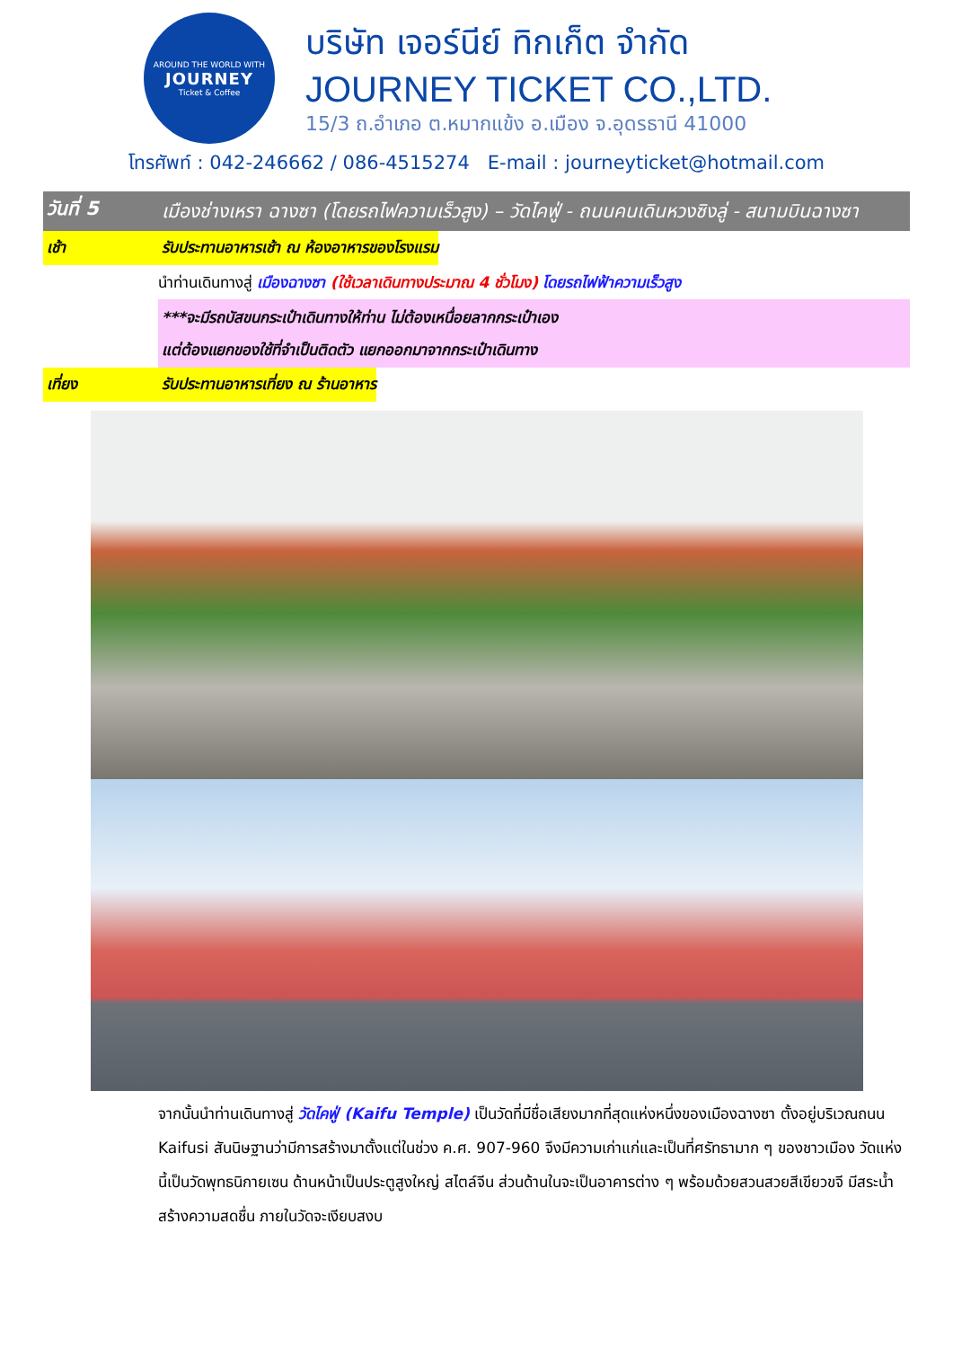AROUND THE WORLD WITH
JOURNEY
Ticket & Coffee
บริษัท เจอร์นีย์ ทิกเก็ต จำกัด
JOURNEY TICKET CO.,LTD.
15/3 ถ.อำเภอ ต.หมากแข้ง อ.เมือง จ.อุดรธานี 41000
โทรศัพท์ : 042-246662 / 086-4515274 E-mail : journeyticket@hotmail.com
วันที่ 5
เมืองช่างเหรา ฉางซา (โดยรถไฟความเร็วสูง) – วัดไคฟู่ - ถนนคนเดินหวงซิงลู่ - สนามบินฉางซา
เช้า รับประทานอาหารเช้า ณ ห้องอาหารของโรงแรม
นำท่านเดินทางสู่ เมืองฉางซา (ใช้เวลาเดินทางประมาณ 4 ชั่วโมง) โดยรถไฟฟ้าความเร็วสูง
***จะมีรถบัสขนกระเป๋าเดินทางให้ท่าน ไม่ต้องเหนื่อยลากกระเป๋าเอง
แต่ต้องแยกของใช้ที่จำเป็นติดตัว แยกออกมาจากกระเป๋าเดินทาง
เที่ยง รับประทานอาหารเที่ยง ณ ร้านอาหาร
จากนั้นนำท่านเดินทางสู่ วัดไคฟู่ (Kaifu Temple) เป็นวัดที่มีชื่อเสียงมากที่สุดแห่งหนึ่งของเมืองฉางซา ตั้งอยู่บริเวณถนน Kaifusi สันนิษฐานว่ามีการสร้างมาตั้งแต่ในช่วง ค.ศ. 907-960 จึงมีความเก่าแก่และเป็นที่ศรัทธามาก ๆ ของชาวเมือง วัดแห่งนี้เป็นวัดพุทธนิกายเซน ด้านหน้าเป็นประตูสูงใหญ่ สไตล์จีน ส่วนด้านในจะเป็นอาคารต่าง ๆ พร้อมด้วยสวนสวยสีเขียวขจี มีสระน้ำสร้างความสดชื่น ภายในวัดจะเงียบสงบ